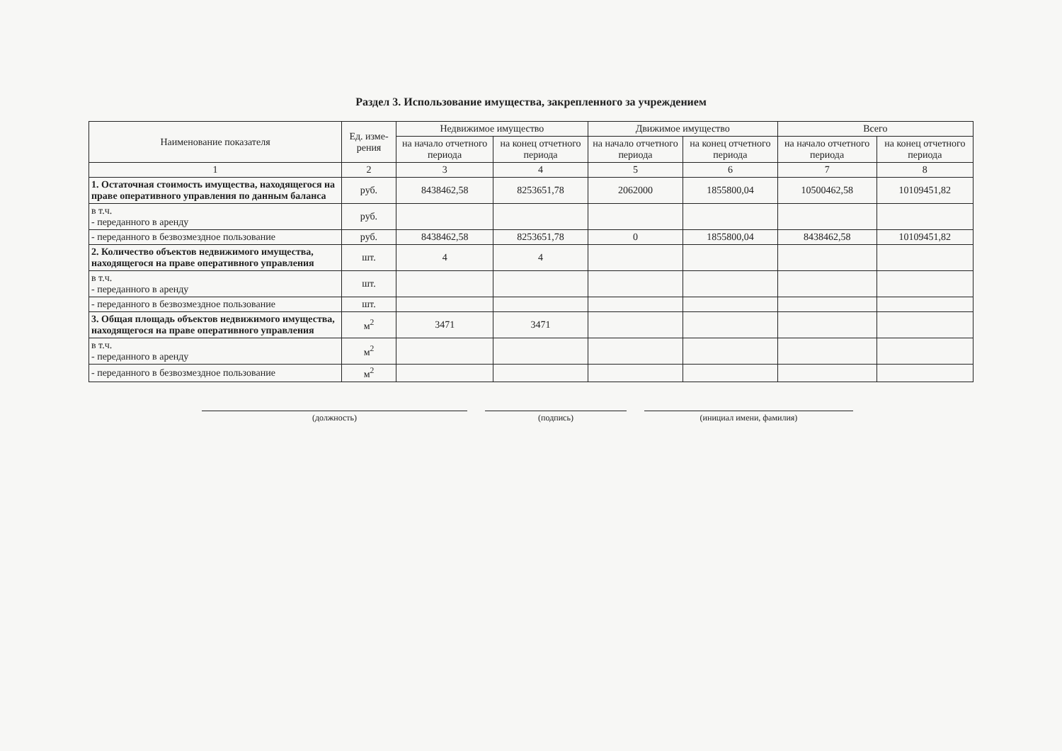Раздел 3. Использование имущества, закрепленного за учреждением
| Наименование показателя | Ед. изме-рения | Недвижимое имущество | | Движимое имущество | | Всего | |
| --- | --- | --- | --- | --- | --- | --- | --- |
| | | на начало отчетного периода | на конец отчетного периода | на начало отчетного периода | на конец отчетного периода | на начало отчетного периода | на конец отчетного периода |
| 1 | 2 | 3 | 4 | 5 | 6 | 7 | 8 |
| 1. Остаточная стоимость имущества, находящегося на праве оперативного управления по данным баланса | руб. | 8438462,58 | 8253651,78 | 2062000 | 1855800,04 | 10500462,58 | 10109451,82 |
| в т.ч. - переданного в аренду | руб. | | | | | | |
| - переданного в безвозмездное пользование | руб. | 8438462,58 | 8253651,78 | 0 | 1855800,04 | 8438462,58 | 10109451,82 |
| 2. Количество объектов недвижимого имущества, находящегося на праве оперативного управления | шт. | 4 | 4 | | | | |
| в т.ч. - переданного в аренду | шт. | | | | | | |
| - переданного в безвозмездное пользование | шт. | | | | | | |
| 3. Общая площадь объектов недвижимого имущества, находящегося на праве оперативного управления | м<sup>2</sup> | 3471 | 3471 | | | | |
| в т.ч. - переданного в аренду | м<sup>2</sup> | | | | | | |
| - переданного в безвозмездное пользование | м<sup>2</sup> | | | | | | |
(должность) (подпись) (инициал имени, фамилия)